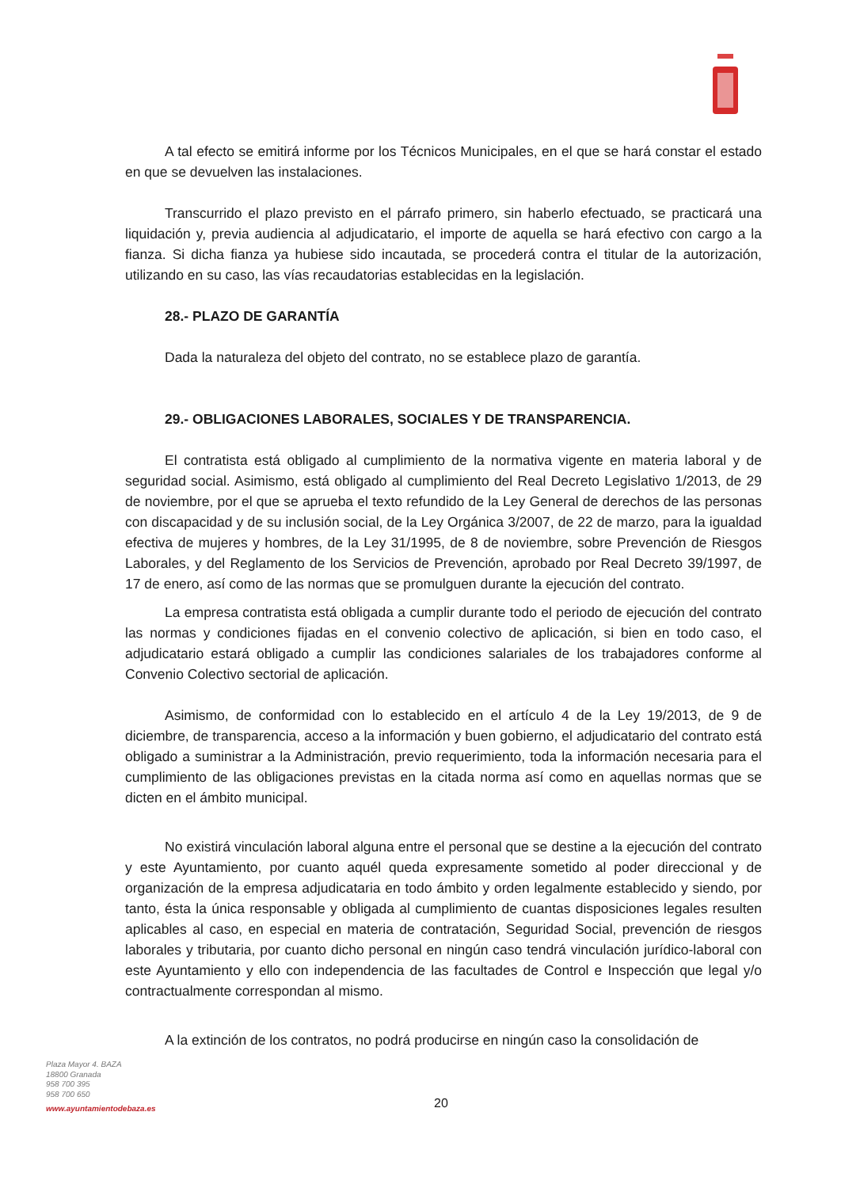A tal efecto se emitirá informe por los Técnicos Municipales, en el que se hará constar el estado en que se devuelven las instalaciones.
Transcurrido el plazo previsto en el párrafo primero, sin haberlo efectuado, se practicará una liquidación y, previa audiencia al adjudicatario, el importe de aquella se hará efectivo con cargo a la fianza. Si dicha fianza ya hubiese sido incautada, se procederá contra el titular de la autorización, utilizando en su caso, las vías recaudatorias establecidas en la legislación.
28.- PLAZO DE GARANTÍA
Dada la naturaleza del objeto del contrato, no se establece plazo de garantía.
29.- OBLIGACIONES LABORALES, SOCIALES Y DE TRANSPARENCIA.
El contratista está obligado al cumplimiento de la normativa vigente en materia laboral y de seguridad social. Asimismo, está obligado al cumplimiento del Real Decreto Legislativo 1/2013, de 29 de noviembre, por el que se aprueba el texto refundido de la Ley General de derechos de las personas con discapacidad y de su inclusión social, de la Ley Orgánica 3/2007, de 22 de marzo, para la igualdad efectiva de mujeres y hombres, de la Ley 31/1995, de 8 de noviembre, sobre Prevención de Riesgos Laborales, y del Reglamento de los Servicios de Prevención, aprobado por Real Decreto 39/1997, de 17 de enero, así como de las normas que se promulguen durante la ejecución del contrato.
La empresa contratista está obligada a cumplir durante todo el periodo de ejecución del contrato las normas y condiciones fijadas en el convenio colectivo de aplicación, si bien en todo caso, el adjudicatario estará obligado a cumplir las condiciones salariales de los trabajadores conforme al Convenio Colectivo sectorial de aplicación.
Asimismo, de conformidad con lo establecido en el artículo 4 de la Ley 19/2013, de 9 de diciembre, de transparencia, acceso a la información y buen gobierno, el adjudicatario del contrato está obligado a suministrar a la Administración, previo requerimiento, toda la información necesaria para el cumplimiento de las obligaciones previstas en la citada norma así como en aquellas normas que se dicten en el ámbito municipal.
No existirá vinculación laboral alguna entre el personal que se destine a la ejecución del contrato y este Ayuntamiento, por cuanto aquél queda expresamente sometido al poder direccional y de organización de la empresa adjudicataria en todo ámbito y orden legalmente establecido y siendo, por tanto, ésta la única responsable y obligada al cumplimiento de cuantas disposiciones legales resulten aplicables al caso, en especial en materia de contratación, Seguridad Social, prevención de riesgos laborales y tributaria, por cuanto dicho personal en ningún caso tendrá vinculación jurídico-laboral con este Ayuntamiento y ello con independencia de las facultades de Control e Inspección que legal y/o contractualmente correspondan al mismo.
A la extinción de los contratos, no podrá producirse en ningún caso la consolidación de
Plaza Mayor 4. BAZA
18800 Granada
958 700 395
958 700 650
www.ayuntamientodebaza.es
20